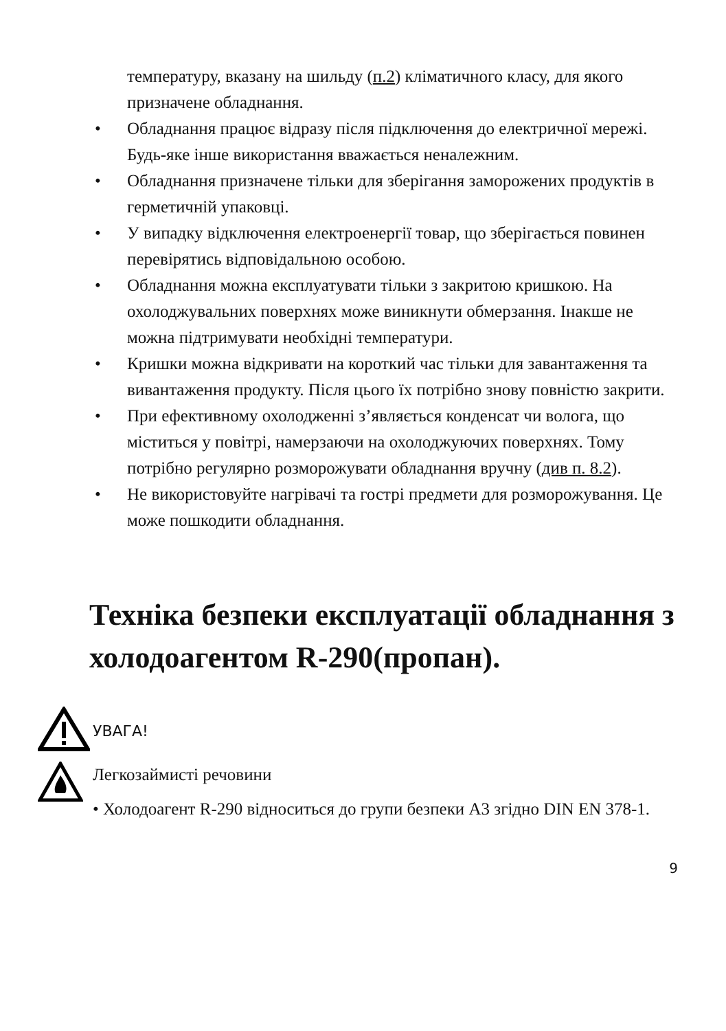температуру, вказану на шильду (п.2) кліматичного класу, для якого призначене обладнання.
• Обладнання працює відразу після підключення до електричної мережі. Будь-яке інше використання вважається неналежним.
• Обладнання призначене тільки для зберігання заморожених продуктів в герметичній упаковці.
• У випадку відключення електроенергії товар, що зберігається повинен перевірятись відповідальною особою.
• Обладнання можна експлуатувати тільки з закритою кришкою. На охолоджувальних поверхнях може виникнути обмерзання. Інакше не можна підтримувати необхідні температури.
• Кришки можна відкривати на короткий час тільки для завантаження та вивантаження продукту. Після цього їх потрібно знову повністю закрити.
• При ефективному охолодженні з’являється конденсат чи волога, що міститься у повітрі, намерзаючи на охолоджуючих поверхнях. Тому потрібно регулярно розморожувати обладнання вручну (див п. 8.2).
• Не використовуйте нагрівачі та гострі предмети для розморожування. Це може пошкодити обладнання.
Техніка безпеки експлуатації обладнання з холодоагентом R-290(пропан).
УВАГА!
Легкозаймисті речовини
• Холодоагент R-290 відноситься до групи безпеки А3 згідно DIN EN 378-1.
9